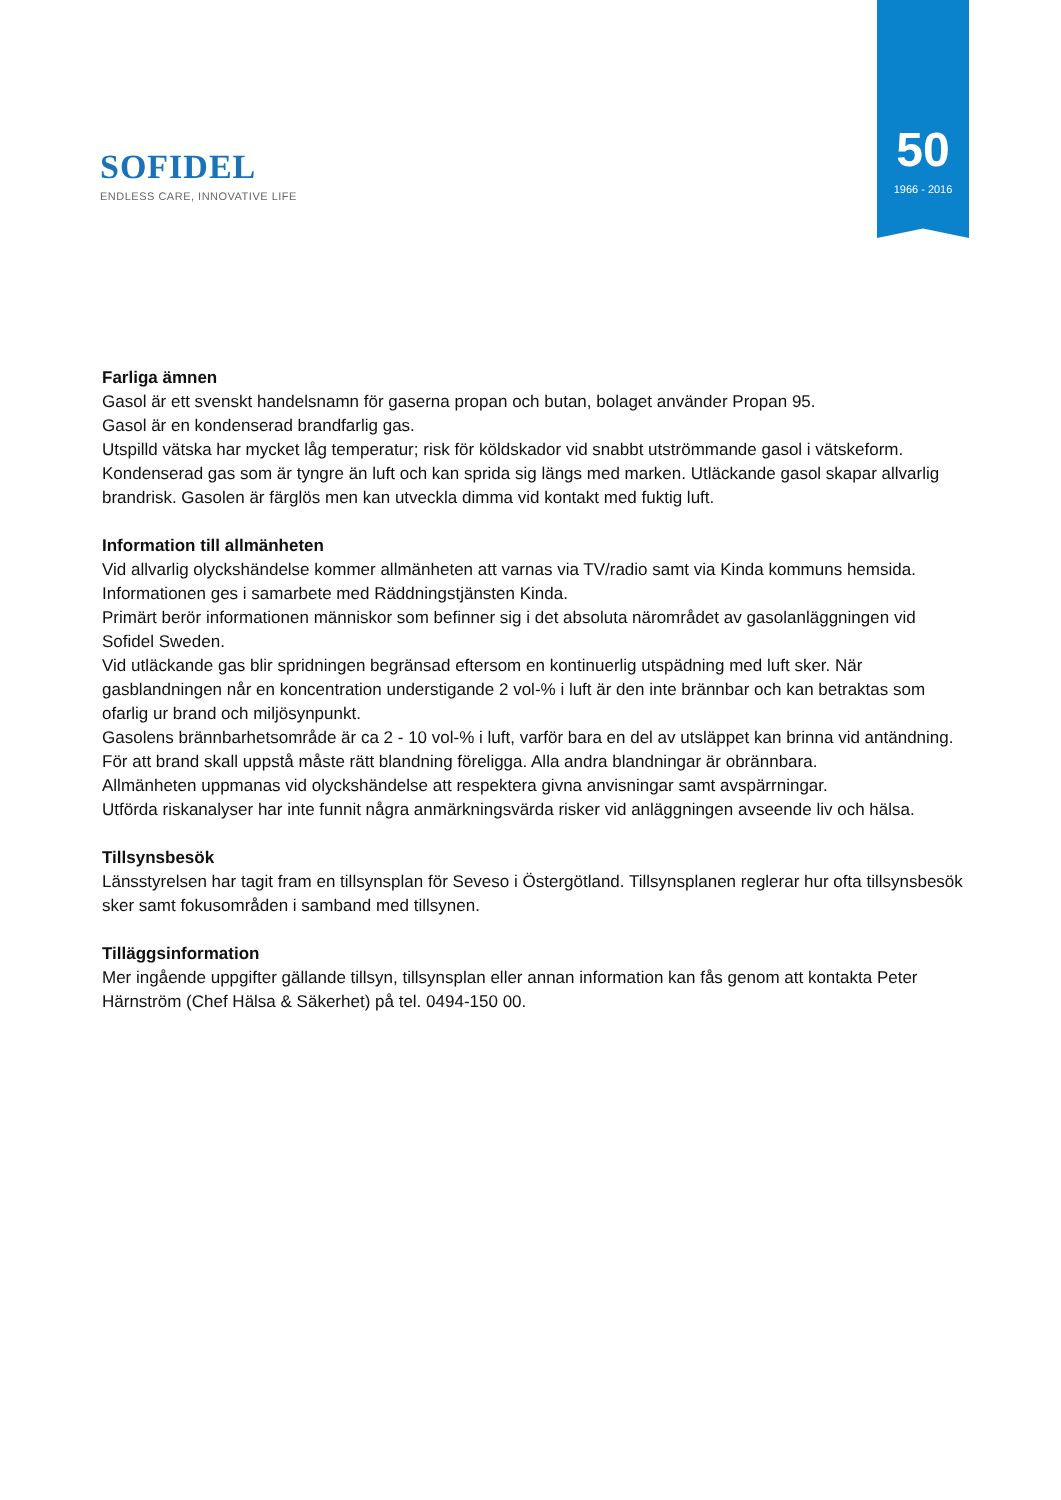SOFIDEL
ENDLESS CARE, INNOVATIVE LIFE
50
1966 - 2016
Farliga ämnen
Gasol är ett svenskt handelsnamn för gaserna propan och butan, bolaget använder Propan 95.
Gasol är en kondenserad brandfarlig gas.
Utspilld vätska har mycket låg temperatur; risk för köldskador vid snabbt utströmmande gasol i vätskeform. Kondenserad gas som är tyngre än luft och kan sprida sig längs med marken. Utläckande gasol skapar allvarlig brandrisk. Gasolen är färglös men kan utveckla dimma vid kontakt med fuktig luft.
Information till allmänheten
Vid allvarlig olyckshändelse kommer allmänheten att varnas via TV/radio samt via Kinda kommuns hemsida.
Informationen ges i samarbete med Räddningstjänsten Kinda.
Primärt berör informationen människor som befinner sig i det absoluta närområdet av gasolanläggningen vid Sofidel Sweden.
Vid utläckande gas blir spridningen begränsad eftersom en kontinuerlig utspädning med luft sker. När gasblandningen når en koncentration understigande 2 vol-% i luft är den inte brännbar och kan betraktas som ofarlig ur brand och miljösynpunkt.
Gasolens brännbarhetsområde är ca 2 - 10 vol-% i luft, varför bara en del av utsläppet kan brinna vid antändning. För att brand skall uppstå måste rätt blandning föreligga. Alla andra blandningar är obrännbara.
Allmänheten uppmanas vid olyckshändelse att respektera givna anvisningar samt avspärrningar.
Utförda riskanalyser har inte funnit några anmärkningsvärda risker vid anläggningen avseende liv och hälsa.
Tillsynsbesök
Länsstyrelsen har tagit fram en tillsynsplan för Seveso i Östergötland. Tillsynsplanen reglerar hur ofta tillsynsbesök sker samt fokusområden i samband med tillsynen.
Tilläggsinformation
Mer ingående uppgifter gällande tillsyn, tillsynsplan eller annan information kan fås genom att kontakta Peter Härnström (Chef Hälsa & Säkerhet) på tel. 0494-150 00.